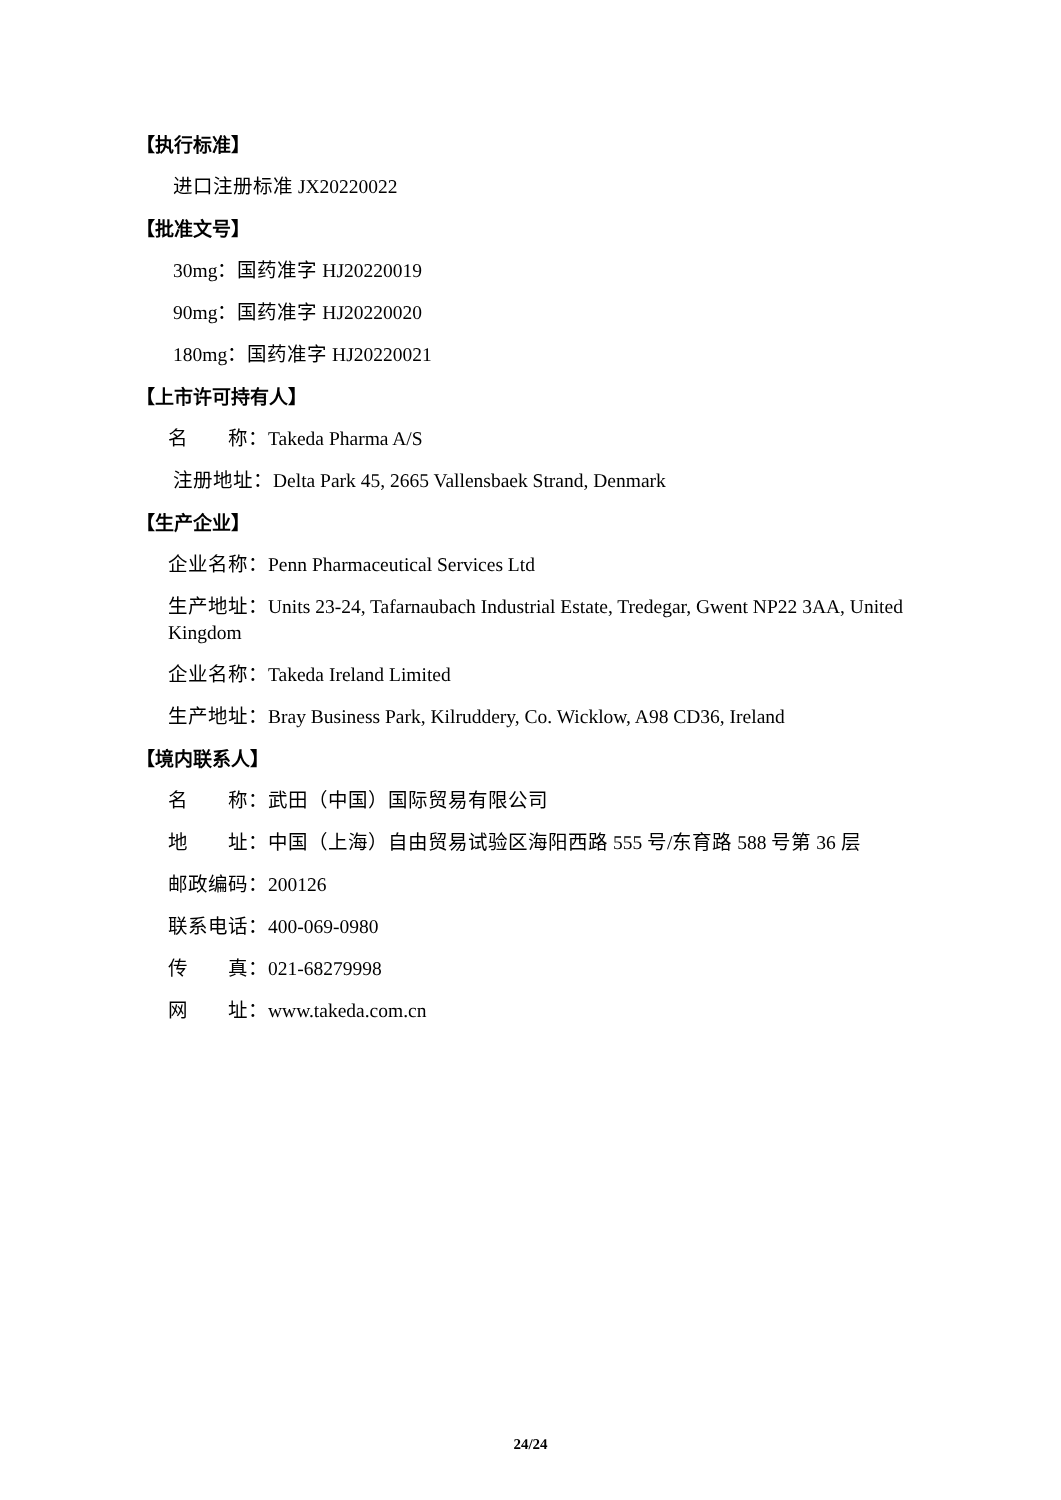【执行标准】
进口注册标准 JX20220022
【批准文号】
30mg：国药准字 HJ20220019
90mg：国药准字 HJ20220020
180mg：国药准字 HJ20220021
【上市许可持有人】
名　　称：Takeda Pharma A/S
注册地址：Delta Park 45, 2665 Vallensbaek Strand, Denmark
【生产企业】
企业名称：Penn Pharmaceutical Services Ltd
生产地址：Units 23-24, Tafarnaubach Industrial Estate, Tredegar, Gwent NP22 3AA, United Kingdom
企业名称：Takeda Ireland Limited
生产地址：Bray Business Park, Kilruddery, Co. Wicklow, A98 CD36, Ireland
【境内联系人】
名　　称：武田（中国）国际贸易有限公司
地　　址：中国（上海）自由贸易试验区海阳西路 555 号/东育路 588 号第 36 层
邮政编码：200126
联系电话：400-069-0980
传　　真：021-68279998
网　　址：www.takeda.com.cn
24/24